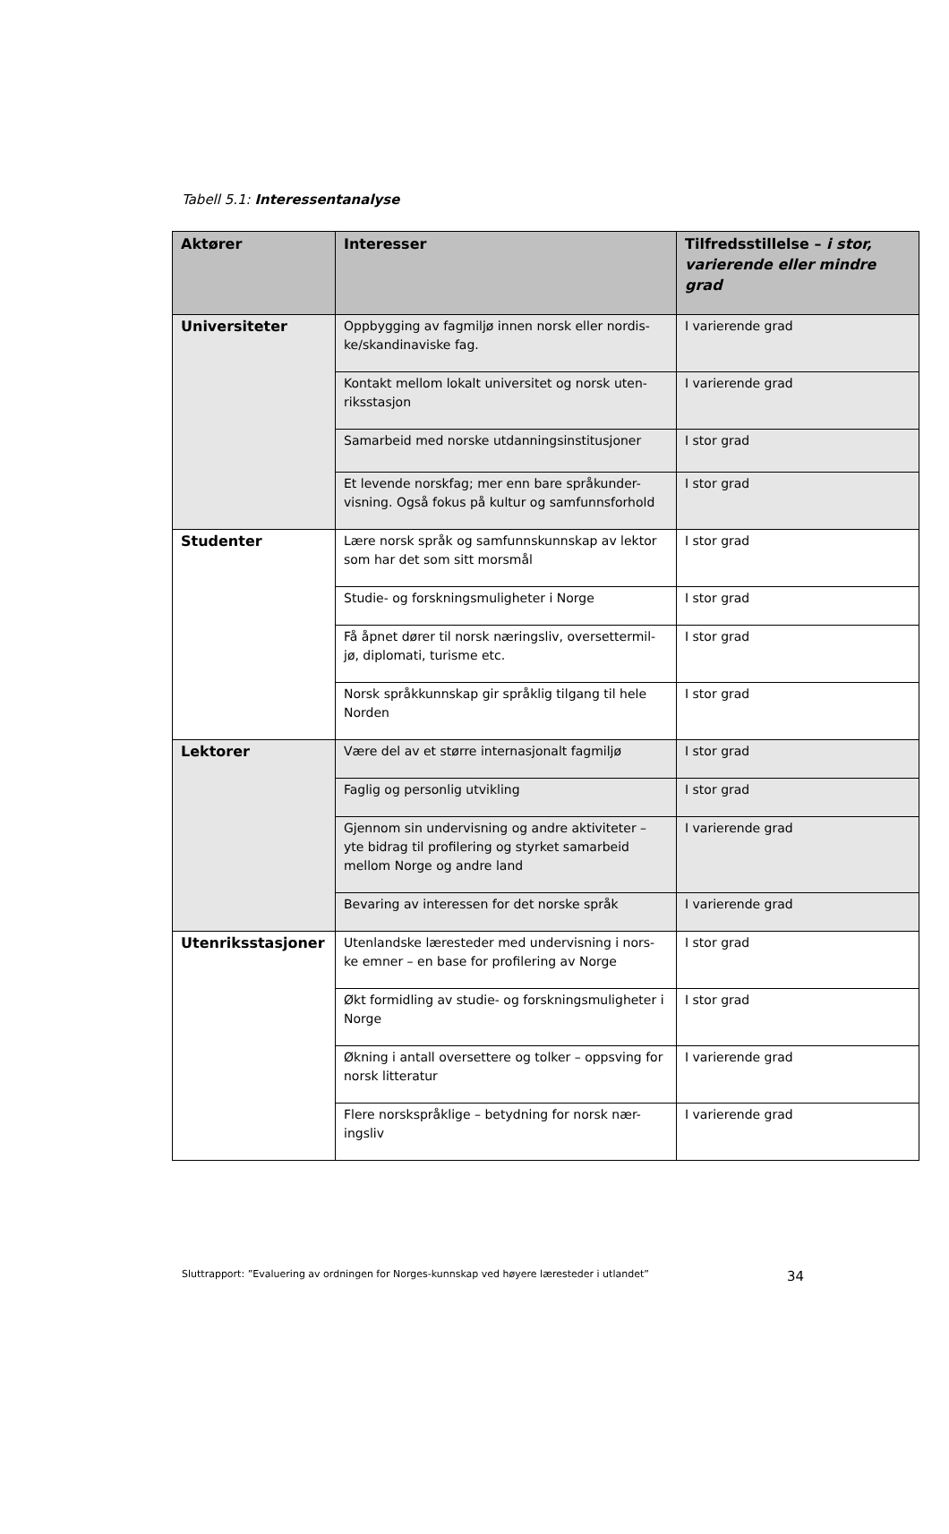Tabell 5.1: Interessentanalyse
| Aktører | Interesser | Tilfredsstillelse – i stor, varierende eller mindre grad |
| --- | --- | --- |
| Universiteter | Oppbygging av fagmiljø innen norsk eller nordis-ke/skandinaviske fag. | I varierende grad |
| | Kontakt mellom lokalt universitet og norsk uten-riksstasjon | I varierende grad |
| | Samarbeid med norske utdanningsinstitusjoner | I stor grad |
| | Et levende norskfag; mer enn bare språkunder-visning. Også fokus på kultur og samfunnsforhold | I stor grad |
| Studenter | Lære norsk språk og samfunnskunnskap av lektor som har det som sitt morsmål | I stor grad |
| | Studie- og forskningsmuligheter i Norge | I stor grad |
| | Få åpnet dører til norsk næringsliv, oversettermil-jø, diplomati, turisme etc. | I stor grad |
| | Norsk språkkunnskap gir språklig tilgang til hele Norden | I stor grad |
| Lektorer | Være del av et større internasjonalt fagmiljø | I stor grad |
| | Faglig og personlig utvikling | I stor grad |
| | Gjennom sin undervisning og andre aktiviteter – yte bidrag til profilering og styrket samarbeid mellom Norge og andre land | I varierende grad |
| | Bevaring av interessen for det norske språk | I varierende grad |
| Utenriksstasjoner | Utenlandske læresteder med undervisning i nors-ke emner – en base for profilering av Norge | I stor grad |
| | Økt formidling av studie- og forskningsmuligheter i Norge | I stor grad |
| | Økning i antall oversettere og tolker – oppsving for norsk litteratur | I varierende grad |
| | Flere norskspråklige – betydning for norsk nær-ingsliv | I varierende grad |
Sluttrapport: ”Evaluering av ordningen for Norges-kunnskap ved høyere læresteder i utlandet” 34